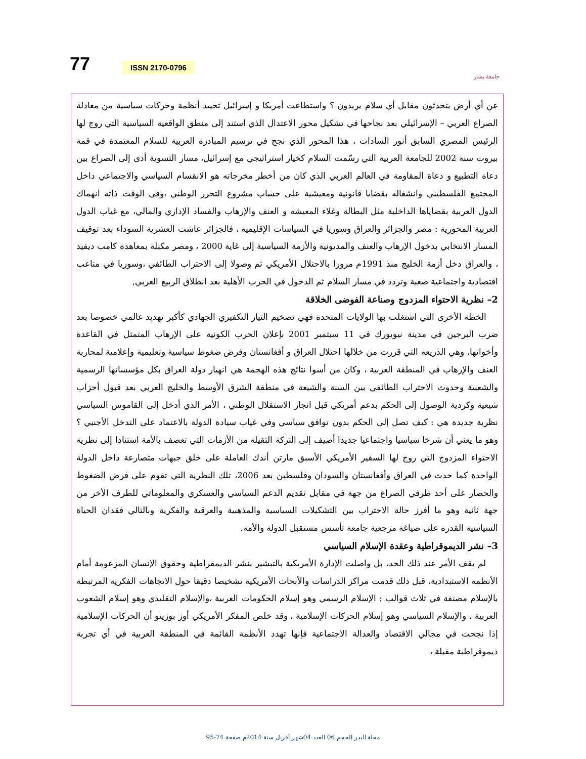77 ISSN 2170-0796
جامعة بشار
عن أي أرض يتحدثون مقابل أي سلام يريدون ؟ واستطاعت أمريكا و إسرائيل تحييد أنظمة وحركات سياسية من معادلة الصراع العربي – الإسرائيلي بعد نجاحها في تشكيل محور الاعتدال الذي استند إلى منطق الواقعية السياسية التي روج لها الرئيس المصري السابق أنور السادات ، هذا المحور الذي نجح في ترسيم المبادرة العربية للسلام المعتمدة في قمة بيروت سنة 2002 للجامعة العربية التي رسّمت السلام كخيار استراتيجي مع إسرائيل، مسار التسوية أدى إلى الصراع بين دعاة التطبيع و دعاة المقاومة في العالم العربي الذي كان من أخطر مخرجاته هو الانقسام السياسي والاجتماعي داخل المجتمع الفلسطيني وانشغاله بقضايا قانونية ومعيشية على حساب مشروع التحرر الوطني ،وفي الوقت ذاته انهماك الدول العربية بقضاياها الداخلية مثل البطالة وغلاء المعيشة و العنف والإرهاب والفساد الإداري والمالي، مع غياب الدول العربية المحورية : مصر والجزائر والعراق وسوريا في السياسات الإقليمية ، فالجزائر عاشت العشرية السوداء بعد توقيف المسار الانتخابي بدخول الإرهاب والعنف والمديونية والأزمة السياسية إلى غاية 2000 ، ومصر مكبلة بمعاهدة كامب ديفيد ، والعراق دخل أزمة الخليج منذ 1991م مرورا بالاحتلال الأمريكي ثم وصولا إلى الاحتراب الطائفي ،وسوريا في متاعب اقتصادية واجتماعية صعبة وتردد في مسار السلام ثم الدخول في الحرب الأهلية بعد انطلاق الربيع العربي,
2– نظرية الاحتواء المزدوج وصناعة الفوضى الخلاقة
الخطة الأخرى التي اشتغلت بها الولايات المتحدة فهي تضخيم التيار التكفيري الجهادي كأكبر تهديد عالمي خصوصا بعد ضرب البرجين في مدينة نيويورك في 11 سبتمبر 2001 بإعلان الحرب الكونية على الإرهاب المتمثل في القاعدة وأخواتها، وهي الذريعة التي قررت من خلالها احتلال العراق و أفغانستان وفرض ضغوط سياسية وتعليمية وإعلامية لمحاربة العنف والإرهاب في المنطقة العربية ، وكان من أسوا نتائج هذه الهجمة هي انهيار دولة العراق بكل مؤسساتها الرسمية والشعبية وحدوث الاحتراب الطائفي بين السنة والشيعة في منطقة الشرق الأوسط والخليج العربي بعد قبول أحزاب شيعية وكردية الوصول إلى الحكم بدعم أمريكي قبل انجاز الاستقلال الوطني ، الأمر الذي أدخل إلى القاموس السياسي نظرية جديدة هي : كيف تصل إلى الحكم بدون توافق سياسي وفي غياب سيادة الدولة بالاعتماد على التدخل الأجنبي ؟ وهو ما يعني أن شرخا سياسيا واجتماعيا جديدا أضيف إلى التركة الثقيلة من الأزمات التي تعصف بالأمة استنادا إلى نظرية الاحتواء المزدوج التي روج لها السفير الأمريكي الأسبق مارتن أندك العاملة على خلق جبهات متصارعة داخل الدولة الواحدة كما حدث في العراق وأفغانستان والسودان وفلسطين بعد 2006، تلك النظرية التي تقوم على فرض الضغوط والحصار على أحد طرفي الصراع من جهة في مقابل تقديم الدعم السياسي والعسكري والمعلوماتي للطرف الأخر من جهة ثانية وهو ما أفرز حالة الاحتراب بين التشكيلات السياسية والمذهبية والعرقية والفكرية وبالتالي فقدان الحياة السياسية القدرة على صياغة مرجعية جامعة تأسس مستقبل الدولة والأمة.
3– نشر الديموقراطية وعقدة الإسلام السياسي
لم يقف الأمر عند ذلك الحد، بل واصلت الإدارة الأمريكية بالتبشير بنشر الديمقراطية وحقوق الإنسان المزعومة أمام الأنظمة الاستبدادية، قبل ذلك قدمت مراكز الدراسات والأبحاث الأمريكية تشخيصا دقيقا حول الاتجاهات الفكرية المرتبطة بالإسلام مصنفة في ثلاث قوالب : الإسلام الرسمي وهو إسلام الحكومات العربية ،والإسلام التقليدي وهو إسلام الشعوب العربية ، والإسلام السياسي وهو إسلام الحركات الإسلامية ، وقد خلص المفكر الأمريكي أوز بوزيتو أن الحركات الإسلامية إذا نجحت في مجالي الاقتصاد والعدالة الاجتماعية فإنها تهدد الأنظمة القائمة في المنطقة العربية في أي تجربة ديموقراطية مقبلة ،
مجلة البدر الحجم 06 العدد 04شهر أفريل سنة 2014م صفحة 74-95